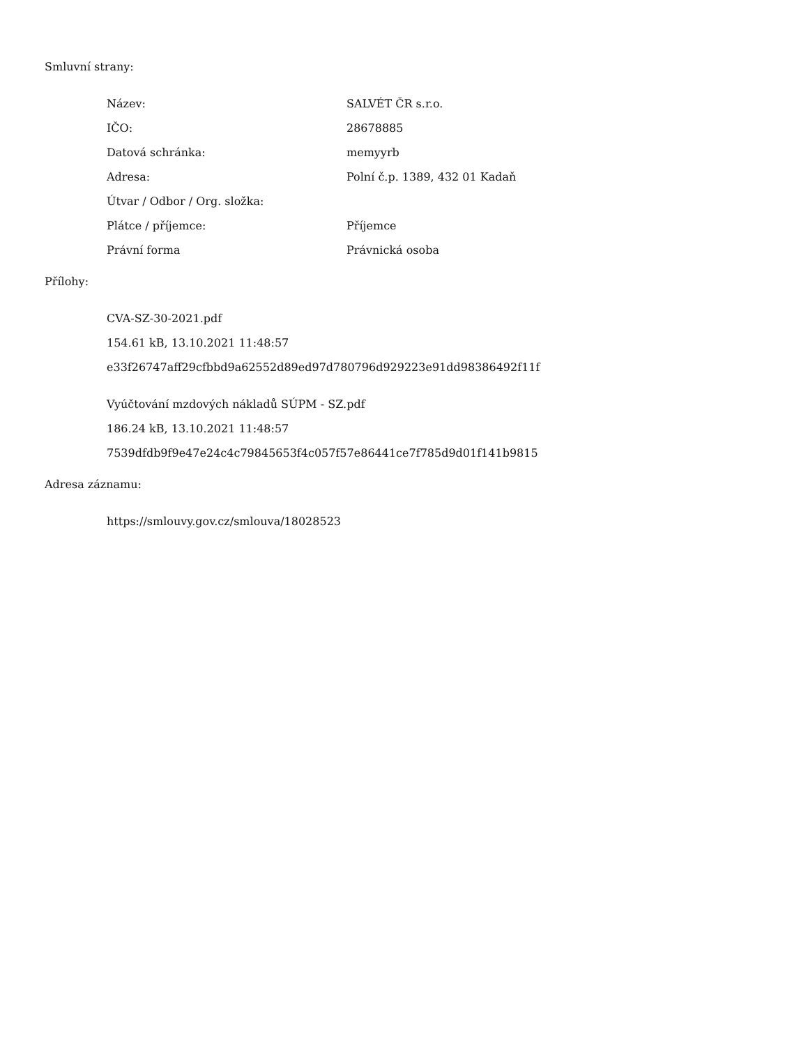Smluvní strany:
| Název: | SALVÉT ČR s.r.o. |
| IČO: | 28678885 |
| Datová schránka: | memyyrb |
| Adresa: | Polní č.p. 1389, 432 01 Kadaň |
| Útvar / Odbor / Org. složka: | |
| Plátce / příjemce: | Příjemce |
| Právní forma | Právnická osoba |
Přílohy:
CVA-SZ-30-2021.pdf
154.61 kB, 13.10.2021 11:48:57
e33f26747aff29cfbbd9a62552d89ed97d780796d929223e91dd98386492f11f
Vyúčtování mzdových nákladů SÚPM - SZ.pdf
186.24 kB, 13.10.2021 11:48:57
7539dfdb9f9e47e24c4c79845653f4c057f57e86441ce7f785d9d01f141b9815
Adresa záznamu:
https://smlouvy.gov.cz/smlouva/18028523